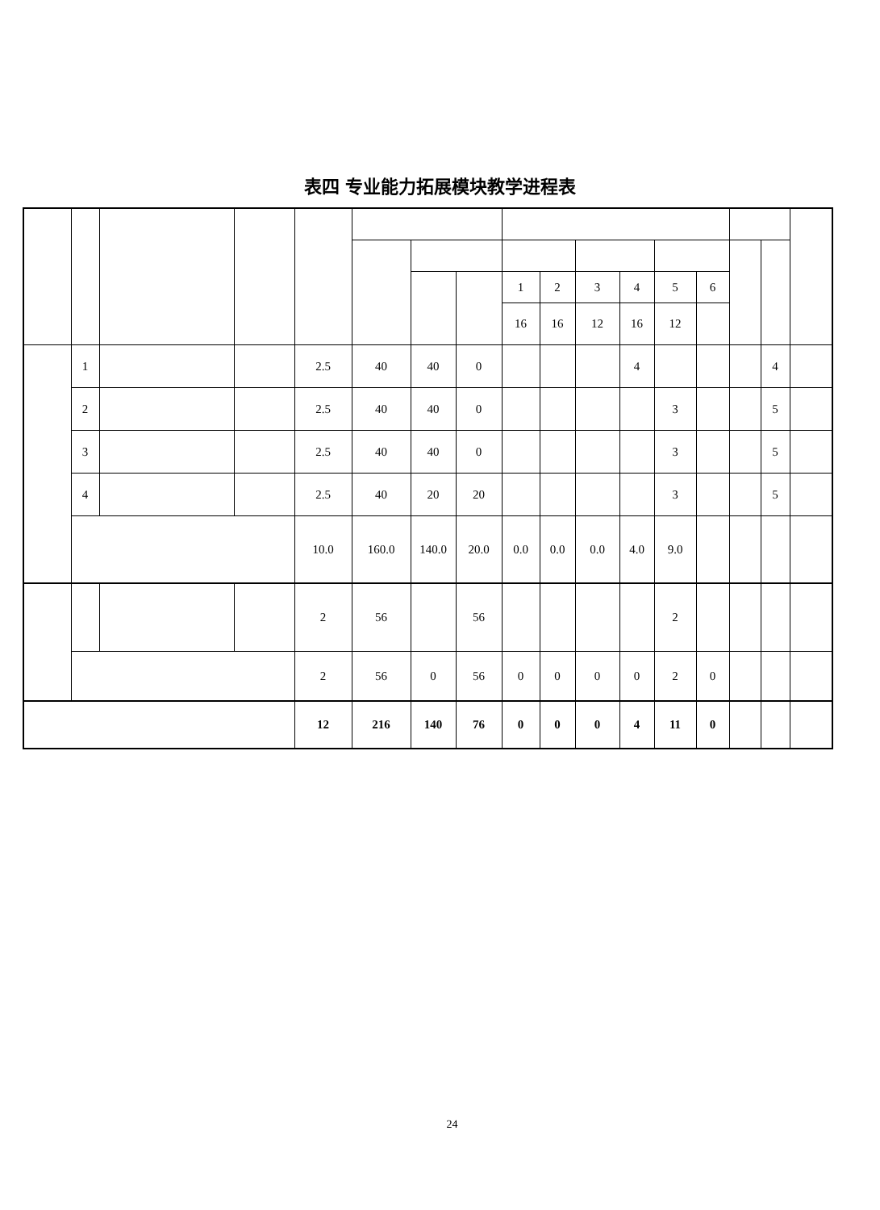表四 专业能力拓展模块教学进程表
| | | | | | | | | 1 | 2 | 3 | 4 | 5 | 6 | | | |
| | | | | | | | | 16 | 16 | 12 | 16 | 12 | | | | |
| | 1 | | | 2.5 | 40 | 40 | 0 | | | | 4 | | | | 4 | |
| | 2 | | | 2.5 | 40 | 40 | 0 | | | | | 3 | | | 5 | |
| | 3 | | | 2.5 | 40 | 40 | 0 | | | | | 3 | | | 5 | |
| | 4 | | | 2.5 | 40 | 20 | 20 | | | | | 3 | | | 5 | |
| | | | | 10.0 | 160.0 | 140.0 | 20.0 | 0.0 | 0.0 | 0.0 | 4.0 | 9.0 | | | | |
| | | | | 2 | 56 | | 56 | | | | | 2 | | | | |
| | | | | 2 | 56 | 0 | 56 | 0 | 0 | 0 | 0 | 2 | 0 | | | |
| | | | | 12 | 216 | 140 | 76 | 0 | 0 | 0 | 4 | 11 | 0 | | | |
24